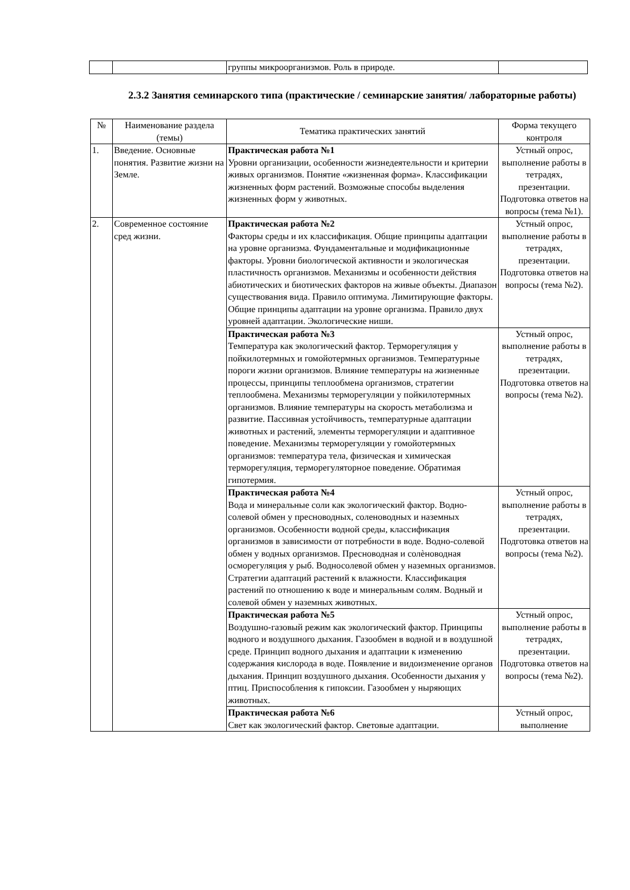| | | группы микроорганизмов. Роль в природе. | |
2.3.2 Занятия семинарского типа (практические / семинарские занятия/ лабораторные работы)
| № | Наименование раздела (темы) | Тематика практических занятий | Форма текущего контроля |
| --- | --- | --- | --- |
| 1. | Введение. Основные понятия. Развитие жизни на Земле. | Практическая работа №1 Уровни организации, особенности жизнедеятельности и критерии живых организмов. Понятие «жизненная форма». Классификации жизненных форм растений. Возможные способы выделения жизненных форм у животных. | Устный опрос, выполнение работы в тетрадях, презентации. Подготовка ответов на вопросы (тема №1). |
| 2. | Современное состояние сред жизни. | Практическая работа №2 Факторы среды и их классификация. Общие принципы адаптации на уровне организма. Фундаментальные и модификационные факторы. Уровни биологической активности и экологическая пластичность организмов. Механизмы и особенности действия абиотических и биотических факторов на живые объекты. Диапазон существования вида. Правило оптимума. Лимитирующие факторы. Общие принципы адаптации на уровне организма. Правило двух уровней адаптации. Экологические ниши. | Устный опрос, выполнение работы в тетрадях, презентации. Подготовка ответов на вопросы (тема №2). |
| | | Практическая работа №3 Температура как экологический фактор. Терморегуляция у пойкилотермных и гомойотермных организмов. Температурные пороги жизни организмов. Влияние температуры на жизненные процессы, принципы теплообмена организмов, стратегии теплообмена. Механизмы терморегуляции у пойкилотермных организмов. Влияние температуры на скорость метаболизма и развитие. Пассивная устойчивость, температурные адаптации животных и растений, элементы терморегуляции и адаптивное поведение. Механизмы терморегуляции у гомойотермных организмов: температура тела, физическая и химическая терморегуляция, терморегуляторное поведение. Обратимая гипотермия. | Устный опрос, выполнение работы в тетрадях, презентации. Подготовка ответов на вопросы (тема №2). |
| | | Практическая работа №4 Вода и минеральные соли как экологический фактор. Водно-солевой обмен у пресноводных, соленоводных и наземных организмов. Особенности водной среды, классификация организмов в зависимости от потребности в воде. Водно-солевой обмен у водных организмов. Пресноводная и солѐноводная осморегуляция у рыб. Водносолевой обмен у наземных организмов. Стратегии адаптаций растений к влажности. Классификация растений по отношению к воде и минеральным солям. Водный и солевой обмен у наземных животных. | Устный опрос, выполнение работы в тетрадях, презентации. Подготовка ответов на вопросы (тема №2). |
| | | Практическая работа №5 Воздушно-газовый режим как экологический фактор. Принципы водного и воздушного дыхания. Газообмен в водной и в воздушной среде. Принцип водного дыхания и адаптации к изменению содержания кислорода в воде. Появление и видоизменение органов дыхания. Принцип воздушного дыхания. Особенности дыхания у птиц. Приспособления к гипоксии. Газообмен у ныряющих животных. | Устный опрос, выполнение работы в тетрадях, презентации. Подготовка ответов на вопросы (тема №2). |
| | | Практическая работа №6 Свет как экологический фактор. Световые адаптации. | Устный опрос, выполнение |